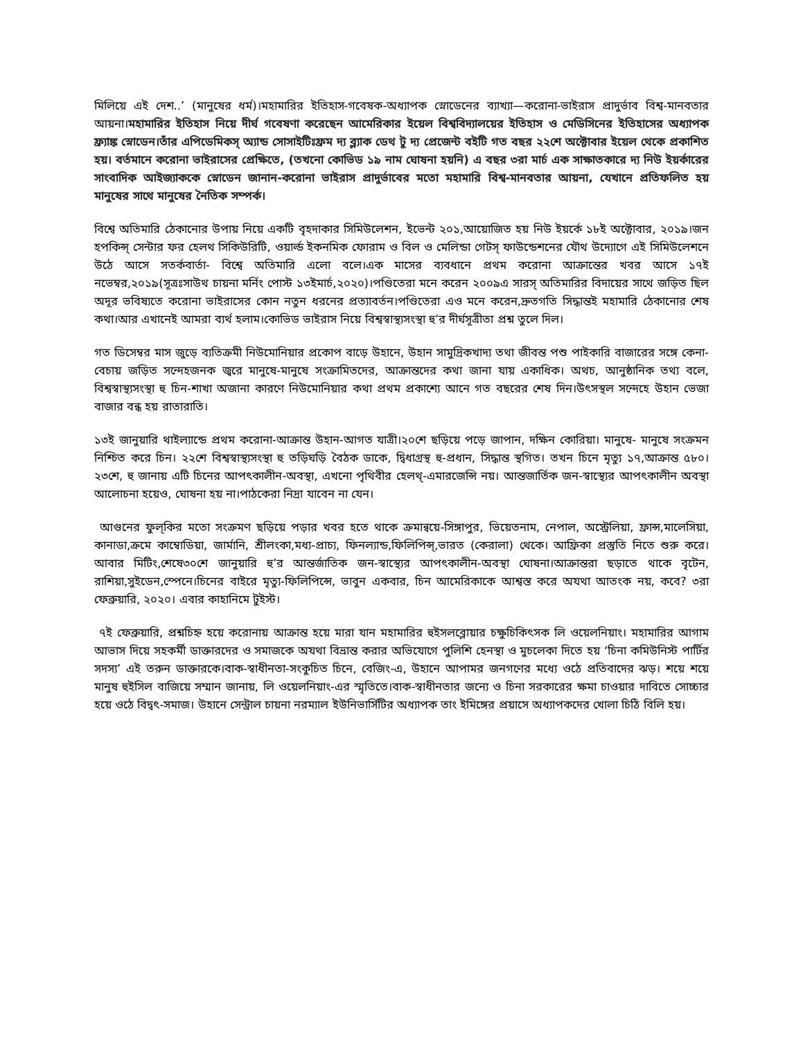মিলিয়ে এই দেশ..’ (মানুষের ধর্ম)।মহামারির ইতিহাস-গবেষক-অধ্যাপক স্নোডেনের ব্যাখ্যা—করোনা-ভাইরাস প্রাদুর্ভাব বিশ্ব-মানবতার আয়না।মহামারির ইতিহাস নিয়ে দীর্ঘ গবেষণা করেছেন আমেরিকার ইয়েল বিশ্ববিদ্যালয়ের ইতিহাস ও মেডিসিনের ইতিহাসের অধ্যাপক ফ্র্যাঙ্ক স্নোডেন।তাঁর এপিডেমিকস্ অ্যান্ড সোসাইটিঃফ্রম দ্য ব্ল্যাক ডেথ টু দ্য প্রেজেন্ট বইটি গত বছর ২২শে অক্টোবার ইয়েল থেকে প্রকাশিত হয়। বর্তমানে করোনা ভাইরাসের প্রেক্ষিতে, (তখনো কোভিড ১৯ নাম ঘোষনা হয়নি) এ বছর ৩রা মার্চ এক সাক্ষাতকারে দ্য নিউ ইয়র্কারের সাংবাদিক আইজ্যাককে স্নোডেন জানান-করোনা ভাইরাস প্রাদুর্ভাবের মতো মহামারি বিশ্ব-মানবতার আয়না, যেখানে প্রতিফলিত হয় মানুষের সাথে মানুষের নৈতিক সম্পর্ক।
বিশ্বে অতিমারি ঠেকানোর উপায় নিয়ে একটি বৃহদাকার সিমিউলেশন, ইভেন্ট ২০১,আয়োজিত হয় নিউ ইয়র্কে ১৮ই অক্টোবার, ২০১৯।জন হপকিন্স্ সেন্টার ফর হেলথ সিকিউরিটি, ওয়ার্ল্ড ইকনমিক ফোরাম ও বিল ও মেলিন্ডা গেটস্ ফাউন্ডেশনের যৌথ উদ্যোগে এই সিমিউলেশনে উঠে আসে সতর্কবার্তা- বিশ্বে অতিমারি এলো বলে।এক মাসের ব্যবধানে প্রথম করোনা আক্রান্তের খবর আসে ১৭ই নভেম্বর,২০১৯(সূত্রঃসাউথ চায়না মর্নিং পোস্ট ১৩ইমার্চ,২০২০)।পণ্ডিতেরা মনে করেন ২০০৯এ সারস্ অতিমারির বিদায়ের সাথে জড়িত ছিল অদূর ভবিষ্যতে করোনা ভাইরাসের কোন নতুন ধরনের প্রত্যাবর্তন।পণ্ডিতেরা এও মনে করেন,দ্রুতগতি সিদ্ধান্তই মহামারি ঠেকানোর শেষ কথা।আর এখানেই আমরা ব্যর্থ হলাম।কোভিড ভাইরাস নিয়ে বিশ্বস্বাস্থ্যসংস্থা হু’র দীর্ঘসূত্রীতা প্রশ্ন তুলে দিল।
গত ডিসেম্বর মাস জুড়ে ব্যতিক্রমী নিউমোনিয়ার প্রকোপ বাড়ে উহানে, উহান সামুদ্রিকখাদ্য তথা জীবন্ত পশু পাইকারি বাজারের সঙ্গে কেনা-বেচায় জড়িত সন্দেহজনক জ্বরে মানুষে-মানুষে সংক্রামিতদের, আক্রান্তদের কথা জানা যায় একাধিক। অথচ, আনুষ্ঠানিক তথ্য বলে, বিশ্বস্বাস্থ্যসংস্থা হু চিন-শাখা অজানা কারণে নিউমোনিয়ার কথা প্রথম প্রকাশ্যে আনে গত বছরের শেষ দিন।উৎসস্থল সন্দেহে উহান ভেজা বাজার বন্ধ হয় রাতারাতি।
১৩ই জানুয়ারি থাইল্যান্ডে প্রথম করোনা-আক্রান্ত উহান-আগত যাত্রী।২০শে ছড়িয়ে পড়ে জাপান, দক্ষিন কোরিয়া। মানুষে- মানুষে সংক্রমন নিশ্চিত করে চিন। ২২শে বিশ্বস্বাস্থ্যসংস্থা হু তড়িঘড়ি বৈঠক ডাকে, দ্বিধাগ্রস্থ হু-প্রধান, সিদ্ধান্ত স্থগিত। তখন চিনে মৃত্যু ১৭,আক্রান্ত ৫৮০।২৩শে, হু জানায় এটি চিনের আপৎকালীন-অবস্থা, এখনো পৃথিবীর হেলথ্-এমারজেন্সি নয়। আন্তজার্তিক জন-স্বাস্থ্যের আপৎকালীন অবস্থা আলোচনা হয়েও, ঘোষনা হয় না।পাঠকেরা নিদ্রা যাবেন না যেন।
আগুনের ফুল্‌কির মতো সংক্রমণ ছড়িয়ে পড়ার খবর হতে থাকে ক্রমান্বয়ে-সিঙ্গাপুর, ভিয়েতনাম, নেপাল, অস্ট্রেলিয়া, ফ্রান্স,মালেসিয়া, কানাডা,ক্রমে কাম্বোডিয়া, জার্মানি, শ্রীলংকা,মধ্য-প্রাচ্য, ফিনল্যান্ড,ফিলিপিন্স্,ভারত (কেরালা) থেকে। আফ্রিকা প্রস্তুতি নিতে শুরু করে। আবার মিটিং,শেষে৩০শে জানুয়ারি হু’র আন্তর্জাতিক জন-স্বাস্থ্যের আপৎকালীন-অবস্থা ঘোষনা।আক্রান্তরা ছড়াতে থাকে বৃটেন, রাশিয়া,সুইডেন,স্পেনে।চিনের বাইরে মৃত্যু-ফিলিপিন্সে, ভাবুন একবার, চিন আমেরিকাকে আশ্বস্ত করে অযথা আতংক নয়, কবে? ৩রা ফেব্রুয়ারি, ২০২০। এবার কাহানিমে টুইস্ট।
৭ই ফেব্রুয়ারি, প্রশ্নচিহ্ন হয়ে করোনায় আক্রান্ত হয়ে মারা যান মহামারির হুইসলব্লোয়ার চক্ষুচিকিৎসক লি ওয়েলনিয়াং। মহামারির আগাম আভাস দিয়ে সহকর্মী ডাক্তারদের ও সমাজকে অযথা বিভ্রান্ত করার অভিযোগে পুলিশি হেনস্থা ও মুচলেকা দিতে হয় ‘চিনা কমিউনিস্ট পার্টির সদস্য’ এই তরুন ডাক্তারকে।বাক-স্বাধীনতা-সংকুচিত চিনে, বেজিং-এ, উহানে আপামর জনগণের মধ্যে ওঠে প্রতিবাদের ঝড়। শয়ে শয়ে মানুষ হুইসিল বাজিয়ে সম্মান জানায়, লি ওয়েলনিয়াং-এর স্মৃতিতে।বাক-স্বাধীনতার জন্যে ও চিনা সরকারের ক্ষমা চাওয়ার দাবিতে সোচ্চার হয়ে ওঠে বিদ্বৎ-সমাজ। উহানে সেন্ট্রাল চায়না নরম্যাল ইউনিভার্সিটির অধ্যাপক তাং ইমিঙ্গের প্রয়াসে অধ্যাপকদের খোলা চিঠি বিলি হয়।